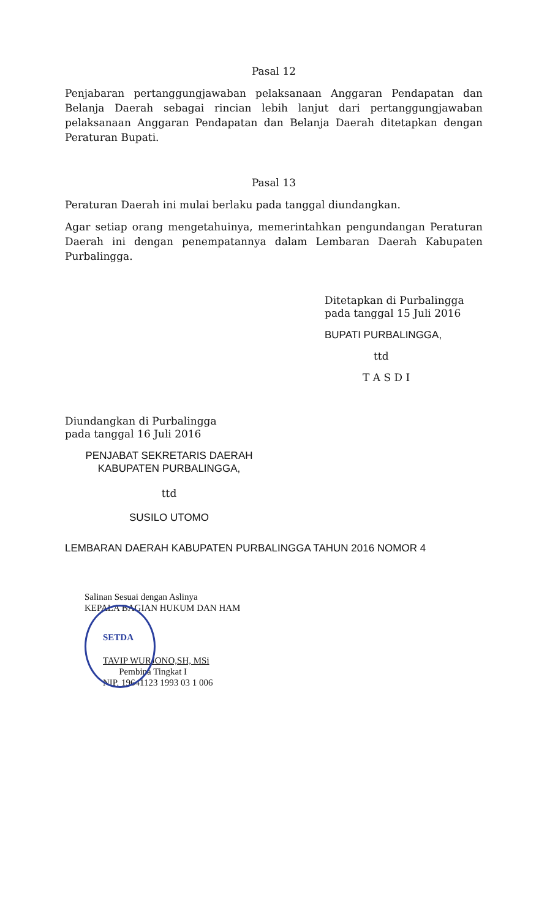Pasal 12
Penjabaran pertanggungjawaban pelaksanaan Anggaran Pendapatan dan Belanja Daerah sebagai rincian lebih lanjut dari pertanggungjawaban pelaksanaan Anggaran Pendapatan dan Belanja Daerah ditetapkan dengan Peraturan Bupati.
Pasal 13
Peraturan Daerah ini mulai berlaku pada tanggal diundangkan.
Agar setiap orang mengetahuinya, memerintahkan pengundangan Peraturan Daerah ini dengan penempatannya dalam Lembaran Daerah Kabupaten Purbalingga.
Ditetapkan di Purbalingga
pada tanggal 15 Juli 2016
BUPATI PURBALINGGA,
ttd
T A S D I
Diundangkan di Purbalingga
pada tanggal 16 Juli 2016
PENJABAT SEKRETARIS DAERAH
KABUPATEN PURBALINGGA,
ttd
SUSILO UTOMO
LEMBARAN DAERAH KABUPATEN PURBALINGGA TAHUN 2016 NOMOR 4
Salinan Sesuai dengan Aslinya
KEPALA BAGIAN HUKUM DAN HAM
SETDA
TAVIP WURJONO,SH, MSi
Pembina Tingkat I
NIP. 19641123 1993 03 1 006